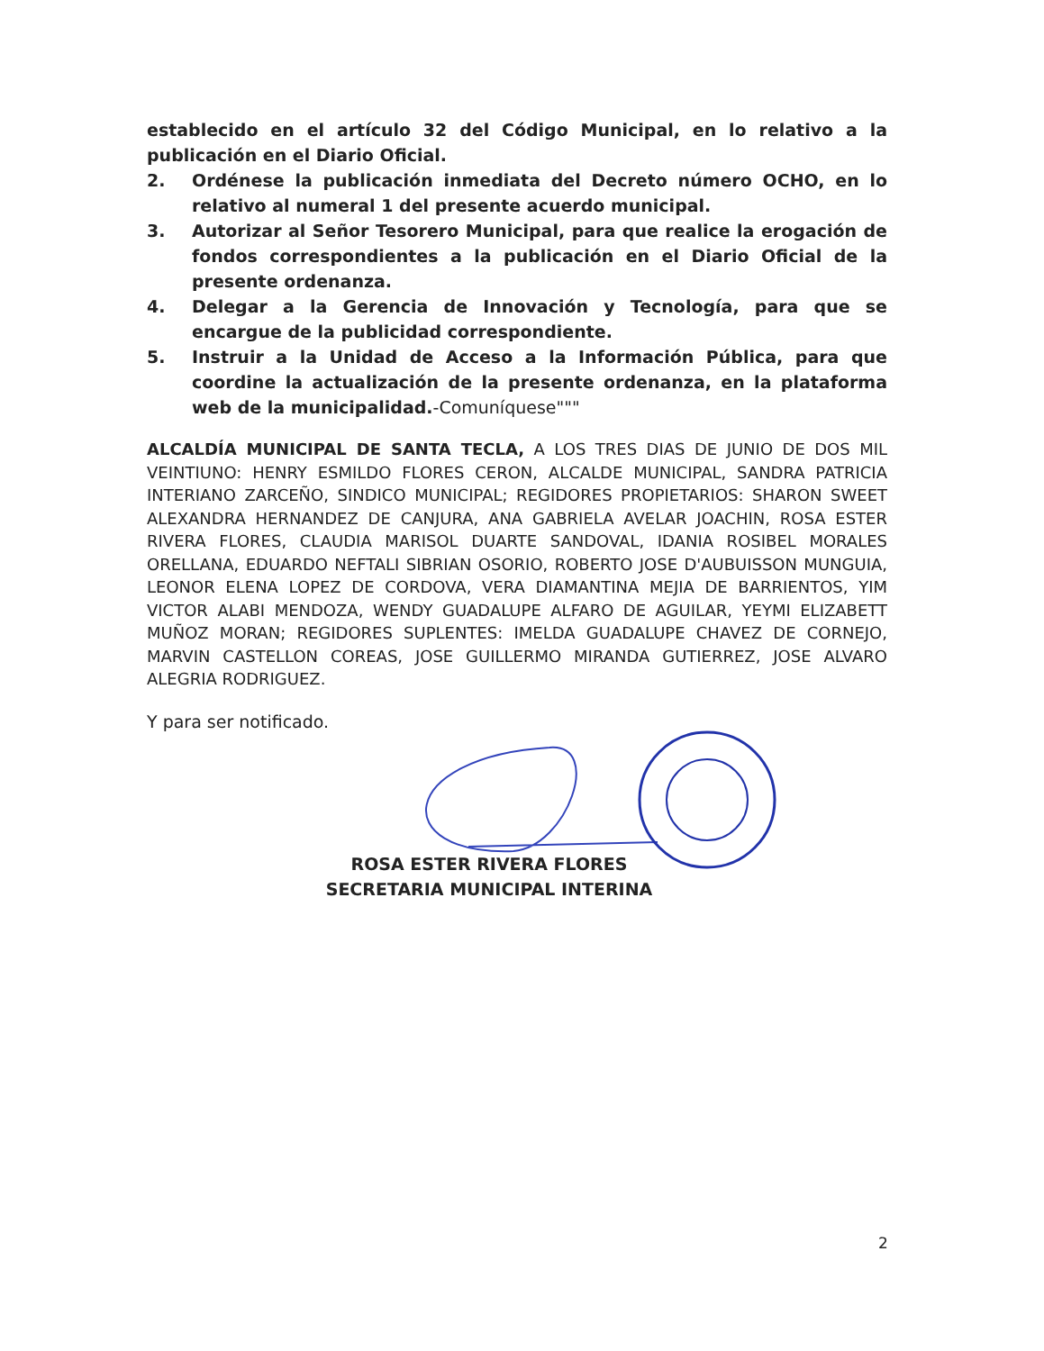establecido en el artículo 32 del Código Municipal, en lo relativo a la publicación en el Diario Oficial.
2. Ordénese la publicación inmediata del Decreto número OCHO, en lo relativo al numeral 1 del presente acuerdo municipal.
3. Autorizar al Señor Tesorero Municipal, para que realice la erogación de fondos correspondientes a la publicación en el Diario Oficial de la presente ordenanza.
4. Delegar a la Gerencia de Innovación y Tecnología, para que se encargue de la publicidad correspondiente.
5. Instruir a la Unidad de Acceso a la Información Pública, para que coordine la actualización de la presente ordenanza, en la plataforma web de la municipalidad.-Comuníquese"""
ALCALDÍA MUNICIPAL DE SANTA TECLA, A LOS TRES DIAS DE JUNIO DE DOS MIL VEINTIUNO: HENRY ESMILDO FLORES CERON, ALCALDE MUNICIPAL, SANDRA PATRICIA INTERIANO ZARCEÑO, SINDICO MUNICIPAL; REGIDORES PROPIETARIOS: SHARON SWEET ALEXANDRA HERNANDEZ DE CANJURA, ANA GABRIELA AVELAR JOACHIN, ROSA ESTER RIVERA FLORES, CLAUDIA MARISOL DUARTE SANDOVAL, IDANIA ROSIBEL MORALES ORELLANA, EDUARDO NEFTALI SIBRIAN OSORIO, ROBERTO JOSE D'AUBUISSON MUNGUIA, LEONOR ELENA LOPEZ DE CORDOVA, VERA DIAMANTINA MEJIA DE BARRIENTOS, YIM VICTOR ALABI MENDOZA, WENDY GUADALUPE ALFARO DE AGUILAR, YEYMI ELIZABETT MUÑOZ MORAN; REGIDORES SUPLENTES: IMELDA GUADALUPE CHAVEZ DE CORNEJO, MARVIN CASTELLON COREAS, JOSE GUILLERMO MIRANDA GUTIERREZ, JOSE ALVARO ALEGRIA RODRIGUEZ.
Y para ser notificado.
ROSA ESTER RIVERA FLORES
SECRETARIA MUNICIPAL INTERINA
2